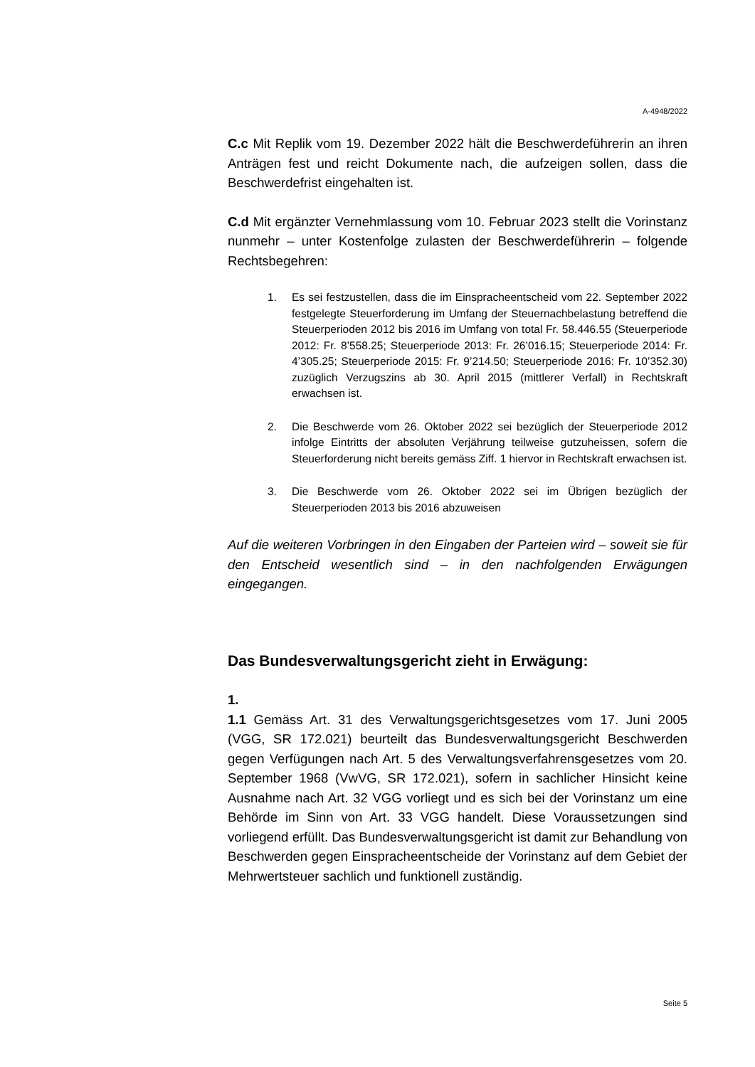A-4948/2022
C.c Mit Replik vom 19. Dezember 2022 hält die Beschwerdeführerin an ihren Anträgen fest und reicht Dokumente nach, die aufzeigen sollen, dass die Beschwerdefrist eingehalten ist.
C.d Mit ergänzter Vernehmlassung vom 10. Februar 2023 stellt die Vorinstanz nunmehr – unter Kostenfolge zulasten der Beschwerdeführerin – folgende Rechtsbegehren:
1. Es sei festzustellen, dass die im Einspracheentscheid vom 22. September 2022 festgelegte Steuerforderung im Umfang der Steuernachbelastung betreffend die Steuerperioden 2012 bis 2016 im Umfang von total Fr. 58.446.55 (Steuerperiode 2012: Fr. 8’558.25; Steuerperiode 2013: Fr. 26’016.15; Steuerperiode 2014: Fr. 4’305.25; Steuerperiode 2015: Fr. 9’214.50; Steuerperiode 2016: Fr. 10’352.30) zuzüglich Verzugszins ab 30. April 2015 (mittlerer Verfall) in Rechtskraft erwachsen ist.
2. Die Beschwerde vom 26. Oktober 2022 sei bezüglich der Steuerperiode 2012 infolge Eintritts der absoluten Verjährung teilweise gutzuheissen, sofern die Steuerforderung nicht bereits gemäss Ziff. 1 hiervor in Rechtskraft erwachsen ist.
3. Die Beschwerde vom 26. Oktober 2022 sei im Übrigen bezüglich der Steuerperioden 2013 bis 2016 abzuweisen
Auf die weiteren Vorbringen in den Eingaben der Parteien wird – soweit sie für den Entscheid wesentlich sind – in den nachfolgenden Erwägungen eingegangen.
Das Bundesverwaltungsgericht zieht in Erwägung:
1.
1.1 Gemäss Art. 31 des Verwaltungsgerichtsgesetzes vom 17. Juni 2005 (VGG, SR 172.021) beurteilt das Bundesverwaltungsgericht Beschwerden gegen Verfügungen nach Art. 5 des Verwaltungsverfahrensgesetzes vom 20. September 1968 (VwVG, SR 172.021), sofern in sachlicher Hinsicht keine Ausnahme nach Art. 32 VGG vorliegt und es sich bei der Vorinstanz um eine Behörde im Sinn von Art. 33 VGG handelt. Diese Voraussetzungen sind vorliegend erfüllt. Das Bundesverwaltungsgericht ist damit zur Behandlung von Beschwerden gegen Einspracheentscheide der Vorinstanz auf dem Gebiet der Mehrwertsteuer sachlich und funktionell zuständig.
Seite 5